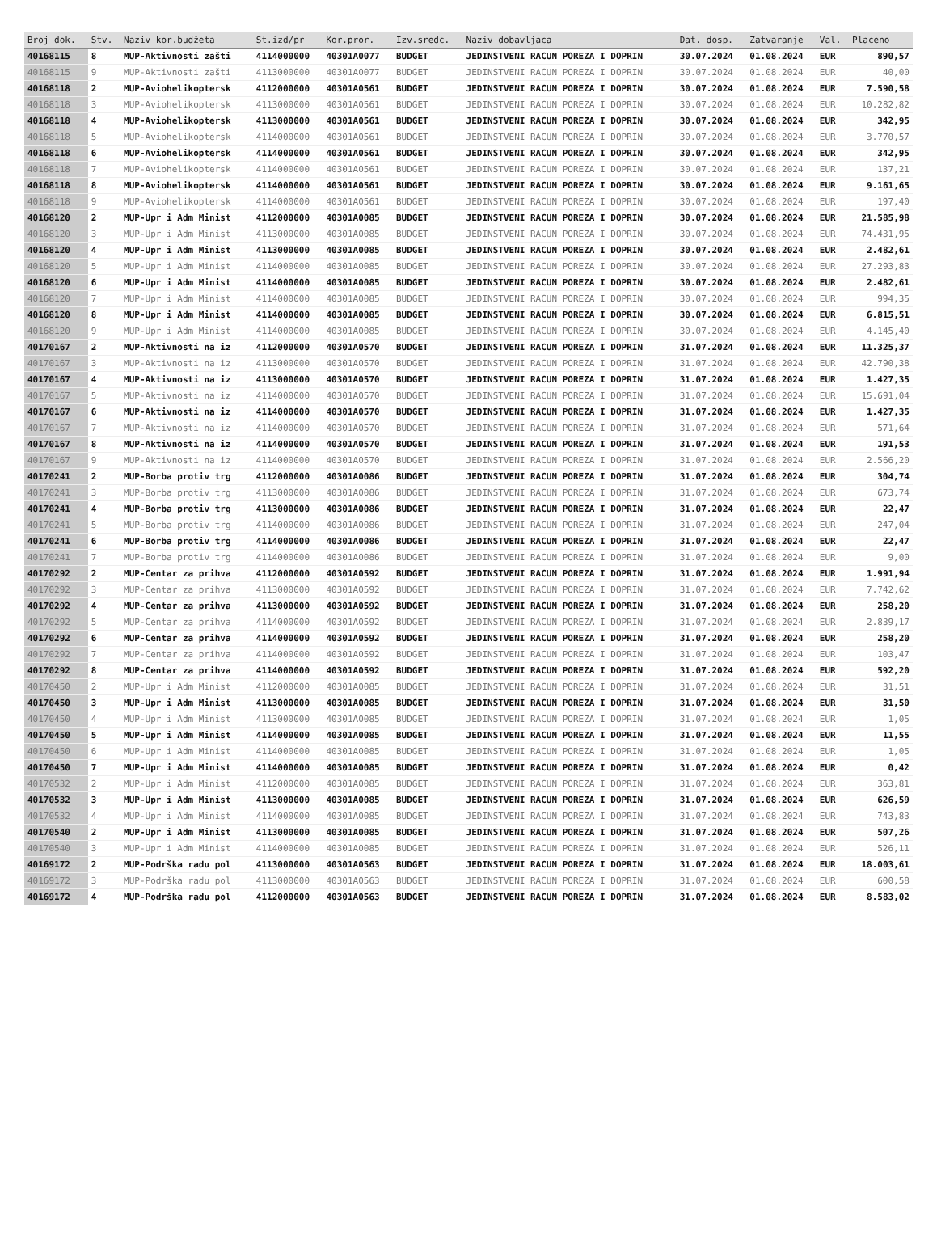| Broj dok. | Stv. | Naziv kor.budžeta | St.izd/pr | Kor.pror. | Izv.sredс. | Naziv dobavljaca | Dat. dosp. | Zatvaranje | Val. | Placeno |
| --- | --- | --- | --- | --- | --- | --- | --- | --- | --- | --- |
| 40168115 | 8 | MUP-Aktivnosti zašti | 4114000000 | 40301A0077 | BUDGET | JEDINSTVENI RACUN POREZA I DOPRIN | 30.07.2024 | 01.08.2024 | EUR | 890,57 |
| 40168115 | 9 | MUP-Aktivnosti zašti | 4113000000 | 40301A0077 | BUDGET | JEDINSTVENI RACUN POREZA I DOPRIN | 30.07.2024 | 01.08.2024 | EUR | 40,00 |
| 40168118 | 2 | MUP-Aviohelikoptersk | 4112000000 | 40301A0561 | BUDGET | JEDINSTVENI RACUN POREZA I DOPRIN | 30.07.2024 | 01.08.2024 | EUR | 7.590,58 |
| 40168118 | 3 | MUP-Aviohelikoptersk | 4113000000 | 40301A0561 | BUDGET | JEDINSTVENI RACUN POREZA I DOPRIN | 30.07.2024 | 01.08.2024 | EUR | 10.282,82 |
| 40168118 | 4 | MUP-Aviohelikoptersk | 4113000000 | 40301A0561 | BUDGET | JEDINSTVENI RACUN POREZA I DOPRIN | 30.07.2024 | 01.08.2024 | EUR | 342,95 |
| 40168118 | 5 | MUP-Aviohelikoptersk | 4114000000 | 40301A0561 | BUDGET | JEDINSTVENI RACUN POREZA I DOPRIN | 30.07.2024 | 01.08.2024 | EUR | 3.770,57 |
| 40168118 | 6 | MUP-Aviohelikoptersk | 4114000000 | 40301A0561 | BUDGET | JEDINSTVENI RACUN POREZA I DOPRIN | 30.07.2024 | 01.08.2024 | EUR | 342,95 |
| 40168118 | 7 | MUP-Aviohelikoptersk | 4114000000 | 40301A0561 | BUDGET | JEDINSTVENI RACUN POREZA I DOPRIN | 30.07.2024 | 01.08.2024 | EUR | 137,21 |
| 40168118 | 8 | MUP-Aviohelikoptersk | 4114000000 | 40301A0561 | BUDGET | JEDINSTVENI RACUN POREZA I DOPRIN | 30.07.2024 | 01.08.2024 | EUR | 9.161,65 |
| 40168118 | 9 | MUP-Aviohelikoptersk | 4114000000 | 40301A0561 | BUDGET | JEDINSTVENI RACUN POREZA I DOPRIN | 30.07.2024 | 01.08.2024 | EUR | 197,40 |
| 40168120 | 2 | MUP-Upr i Adm Minist | 4112000000 | 40301A0085 | BUDGET | JEDINSTVENI RACUN POREZA I DOPRIN | 30.07.2024 | 01.08.2024 | EUR | 21.585,98 |
| 40168120 | 3 | MUP-Upr i Adm Minist | 4113000000 | 40301A0085 | BUDGET | JEDINSTVENI RACUN POREZA I DOPRIN | 30.07.2024 | 01.08.2024 | EUR | 74.431,95 |
| 40168120 | 4 | MUP-Upr i Adm Minist | 4113000000 | 40301A0085 | BUDGET | JEDINSTVENI RACUN POREZA I DOPRIN | 30.07.2024 | 01.08.2024 | EUR | 2.482,61 |
| 40168120 | 5 | MUP-Upr i Adm Minist | 4114000000 | 40301A0085 | BUDGET | JEDINSTVENI RACUN POREZA I DOPRIN | 30.07.2024 | 01.08.2024 | EUR | 27.293,83 |
| 40168120 | 6 | MUP-Upr i Adm Minist | 4114000000 | 40301A0085 | BUDGET | JEDINSTVENI RACUN POREZA I DOPRIN | 30.07.2024 | 01.08.2024 | EUR | 2.482,61 |
| 40168120 | 7 | MUP-Upr i Adm Minist | 4114000000 | 40301A0085 | BUDGET | JEDINSTVENI RACUN POREZA I DOPRIN | 30.07.2024 | 01.08.2024 | EUR | 994,35 |
| 40168120 | 8 | MUP-Upr i Adm Minist | 4114000000 | 40301A0085 | BUDGET | JEDINSTVENI RACUN POREZA I DOPRIN | 30.07.2024 | 01.08.2024 | EUR | 6.815,51 |
| 40168120 | 9 | MUP-Upr i Adm Minist | 4114000000 | 40301A0085 | BUDGET | JEDINSTVENI RACUN POREZA I DOPRIN | 30.07.2024 | 01.08.2024 | EUR | 4.145,40 |
| 40170167 | 2 | MUP-Aktivnosti na iz | 4112000000 | 40301A0570 | BUDGET | JEDINSTVENI RACUN POREZA I DOPRIN | 31.07.2024 | 01.08.2024 | EUR | 11.325,37 |
| 40170167 | 3 | MUP-Aktivnosti na iz | 4113000000 | 40301A0570 | BUDGET | JEDINSTVENI RACUN POREZA I DOPRIN | 31.07.2024 | 01.08.2024 | EUR | 42.790,38 |
| 40170167 | 4 | MUP-Aktivnosti na iz | 4113000000 | 40301A0570 | BUDGET | JEDINSTVENI RACUN POREZA I DOPRIN | 31.07.2024 | 01.08.2024 | EUR | 1.427,35 |
| 40170167 | 5 | MUP-Aktivnosti na iz | 4114000000 | 40301A0570 | BUDGET | JEDINSTVENI RACUN POREZA I DOPRIN | 31.07.2024 | 01.08.2024 | EUR | 15.691,04 |
| 40170167 | 6 | MUP-Aktivnosti na iz | 4114000000 | 40301A0570 | BUDGET | JEDINSTVENI RACUN POREZA I DOPRIN | 31.07.2024 | 01.08.2024 | EUR | 1.427,35 |
| 40170167 | 7 | MUP-Aktivnosti na iz | 4114000000 | 40301A0570 | BUDGET | JEDINSTVENI RACUN POREZA I DOPRIN | 31.07.2024 | 01.08.2024 | EUR | 571,64 |
| 40170167 | 8 | MUP-Aktivnosti na iz | 4114000000 | 40301A0570 | BUDGET | JEDINSTVENI RACUN POREZA I DOPRIN | 31.07.2024 | 01.08.2024 | EUR | 191,53 |
| 40170167 | 9 | MUP-Aktivnosti na iz | 4114000000 | 40301A0570 | BUDGET | JEDINSTVENI RACUN POREZA I DOPRIN | 31.07.2024 | 01.08.2024 | EUR | 2.566,20 |
| 40170241 | 2 | MUP-Borba protiv trg | 4112000000 | 40301A0086 | BUDGET | JEDINSTVENI RACUN POREZA I DOPRIN | 31.07.2024 | 01.08.2024 | EUR | 304,74 |
| 40170241 | 3 | MUP-Borba protiv trg | 4113000000 | 40301A0086 | BUDGET | JEDINSTVENI RACUN POREZA I DOPRIN | 31.07.2024 | 01.08.2024 | EUR | 673,74 |
| 40170241 | 4 | MUP-Borba protiv trg | 4113000000 | 40301A0086 | BUDGET | JEDINSTVENI RACUN POREZA I DOPRIN | 31.07.2024 | 01.08.2024 | EUR | 22,47 |
| 40170241 | 5 | MUP-Borba protiv trg | 4114000000 | 40301A0086 | BUDGET | JEDINSTVENI RACUN POREZA I DOPRIN | 31.07.2024 | 01.08.2024 | EUR | 247,04 |
| 40170241 | 6 | MUP-Borba protiv trg | 4114000000 | 40301A0086 | BUDGET | JEDINSTVENI RACUN POREZA I DOPRIN | 31.07.2024 | 01.08.2024 | EUR | 22,47 |
| 40170241 | 7 | MUP-Borba protiv trg | 4114000000 | 40301A0086 | BUDGET | JEDINSTVENI RACUN POREZA I DOPRIN | 31.07.2024 | 01.08.2024 | EUR | 9,00 |
| 40170292 | 2 | MUP-Centar za prihva | 4112000000 | 40301A0592 | BUDGET | JEDINSTVENI RACUN POREZA I DOPRIN | 31.07.2024 | 01.08.2024 | EUR | 1.991,94 |
| 40170292 | 3 | MUP-Centar za prihva | 4113000000 | 40301A0592 | BUDGET | JEDINSTVENI RACUN POREZA I DOPRIN | 31.07.2024 | 01.08.2024 | EUR | 7.742,62 |
| 40170292 | 4 | MUP-Centar za prihva | 4113000000 | 40301A0592 | BUDGET | JEDINSTVENI RACUN POREZA I DOPRIN | 31.07.2024 | 01.08.2024 | EUR | 258,20 |
| 40170292 | 5 | MUP-Centar za prihva | 4114000000 | 40301A0592 | BUDGET | JEDINSTVENI RACUN POREZA I DOPRIN | 31.07.2024 | 01.08.2024 | EUR | 2.839,17 |
| 40170292 | 6 | MUP-Centar za prihva | 4114000000 | 40301A0592 | BUDGET | JEDINSTVENI RACUN POREZA I DOPRIN | 31.07.2024 | 01.08.2024 | EUR | 258,20 |
| 40170292 | 7 | MUP-Centar za prihva | 4114000000 | 40301A0592 | BUDGET | JEDINSTVENI RACUN POREZA I DOPRIN | 31.07.2024 | 01.08.2024 | EUR | 103,47 |
| 40170292 | 8 | MUP-Centar za prihva | 4114000000 | 40301A0592 | BUDGET | JEDINSTVENI RACUN POREZA I DOPRIN | 31.07.2024 | 01.08.2024 | EUR | 592,20 |
| 40170450 | 2 | MUP-Upr i Adm Minist | 4112000000 | 40301A0085 | BUDGET | JEDINSTVENI RACUN POREZA I DOPRIN | 31.07.2024 | 01.08.2024 | EUR | 31,51 |
| 40170450 | 3 | MUP-Upr i Adm Minist | 4113000000 | 40301A0085 | BUDGET | JEDINSTVENI RACUN POREZA I DOPRIN | 31.07.2024 | 01.08.2024 | EUR | 31,50 |
| 40170450 | 4 | MUP-Upr i Adm Minist | 4113000000 | 40301A0085 | BUDGET | JEDINSTVENI RACUN POREZA I DOPRIN | 31.07.2024 | 01.08.2024 | EUR | 1,05 |
| 40170450 | 5 | MUP-Upr i Adm Minist | 4114000000 | 40301A0085 | BUDGET | JEDINSTVENI RACUN POREZA I DOPRIN | 31.07.2024 | 01.08.2024 | EUR | 11,55 |
| 40170450 | 6 | MUP-Upr i Adm Minist | 4114000000 | 40301A0085 | BUDGET | JEDINSTVENI RACUN POREZA I DOPRIN | 31.07.2024 | 01.08.2024 | EUR | 1,05 |
| 40170450 | 7 | MUP-Upr i Adm Minist | 4114000000 | 40301A0085 | BUDGET | JEDINSTVENI RACUN POREZA I DOPRIN | 31.07.2024 | 01.08.2024 | EUR | 0,42 |
| 40170532 | 2 | MUP-Upr i Adm Minist | 4112000000 | 40301A0085 | BUDGET | JEDINSTVENI RACUN POREZA I DOPRIN | 31.07.2024 | 01.08.2024 | EUR | 363,81 |
| 40170532 | 3 | MUP-Upr i Adm Minist | 4113000000 | 40301A0085 | BUDGET | JEDINSTVENI RACUN POREZA I DOPRIN | 31.07.2024 | 01.08.2024 | EUR | 626,59 |
| 40170532 | 4 | MUP-Upr i Adm Minist | 4114000000 | 40301A0085 | BUDGET | JEDINSTVENI RACUN POREZA I DOPRIN | 31.07.2024 | 01.08.2024 | EUR | 743,83 |
| 40170540 | 2 | MUP-Upr i Adm Minist | 4113000000 | 40301A0085 | BUDGET | JEDINSTVENI RACUN POREZA I DOPRIN | 31.07.2024 | 01.08.2024 | EUR | 507,26 |
| 40170540 | 3 | MUP-Upr i Adm Minist | 4114000000 | 40301A0085 | BUDGET | JEDINSTVENI RACUN POREZA I DOPRIN | 31.07.2024 | 01.08.2024 | EUR | 526,11 |
| 40169172 | 2 | MUP-Podrška radu pol | 4113000000 | 40301A0563 | BUDGET | JEDINSTVENI RACUN POREZA I DOPRIN | 31.07.2024 | 01.08.2024 | EUR | 18.003,61 |
| 40169172 | 3 | MUP-Podrška radu pol | 4113000000 | 40301A0563 | BUDGET | JEDINSTVENI RACUN POREZA I DOPRIN | 31.07.2024 | 01.08.2024 | EUR | 600,58 |
| 40169172 | 4 | MUP-Podrška radu pol | 4112000000 | 40301A0563 | BUDGET | JEDINSTVENI RACUN POREZA I DOPRIN | 31.07.2024 | 01.08.2024 | EUR | 8.583,02 |